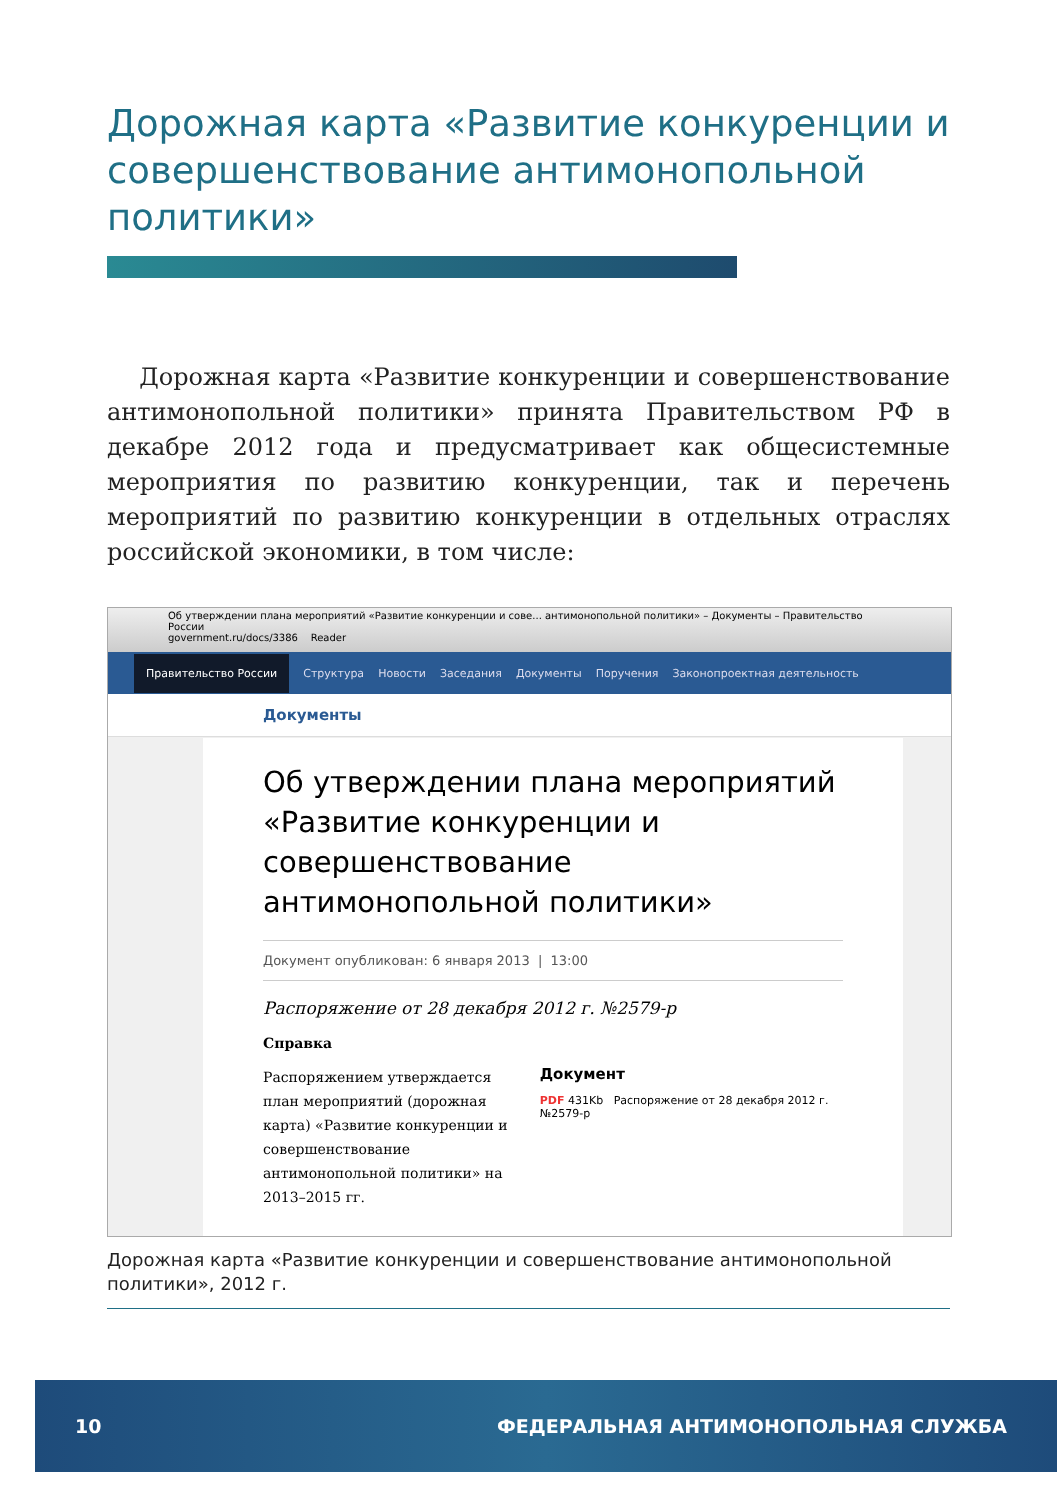Дорожная карта «Развитие конкуренции и совершенствование антимонопольной политики»
Дорожная карта «Развитие конкуренции и совершенствование антимонопольной политики» принята Правительством РФ в декабре 2012 года и предусматривает как общесистемные мероприятия по развитию конкуренции, так и перечень мероприятий по развитию конкуренции в отдельных отраслях российской экономики, в том числе:
Об утверждении плана мероприятий «Развитие конкуренции и сове... антимонопольной политики» – Документы – Правительство России
government.ru/docs/3386 Reader
Правительство России Структура Новости Заседания Документы Поручения Законопроектная деятельность
Документы
Об утверждении плана мероприятий «Развитие конкуренции и совершенствование антимонопольной политики»
Документ опубликован: 6 января 2013 | 13:00
Распоряжение от 28 декабря 2012 г. №2579-р
Справка
Распоряжением утверждается план мероприятий (дорожная карта) «Развитие конкуренции и совершенствование антимонопольной политики» на 2013–2015 гг.
Документ
PDF 431Kb Распоряжение от 28 декабря 2012 г. №2579-р
Дорожная карта «Развитие конкуренции и совершенствование антимонопольной политики», 2012 г.
10 ФЕДЕРАЛЬНАЯ АНТИМОНОПОЛЬНАЯ СЛУЖБА